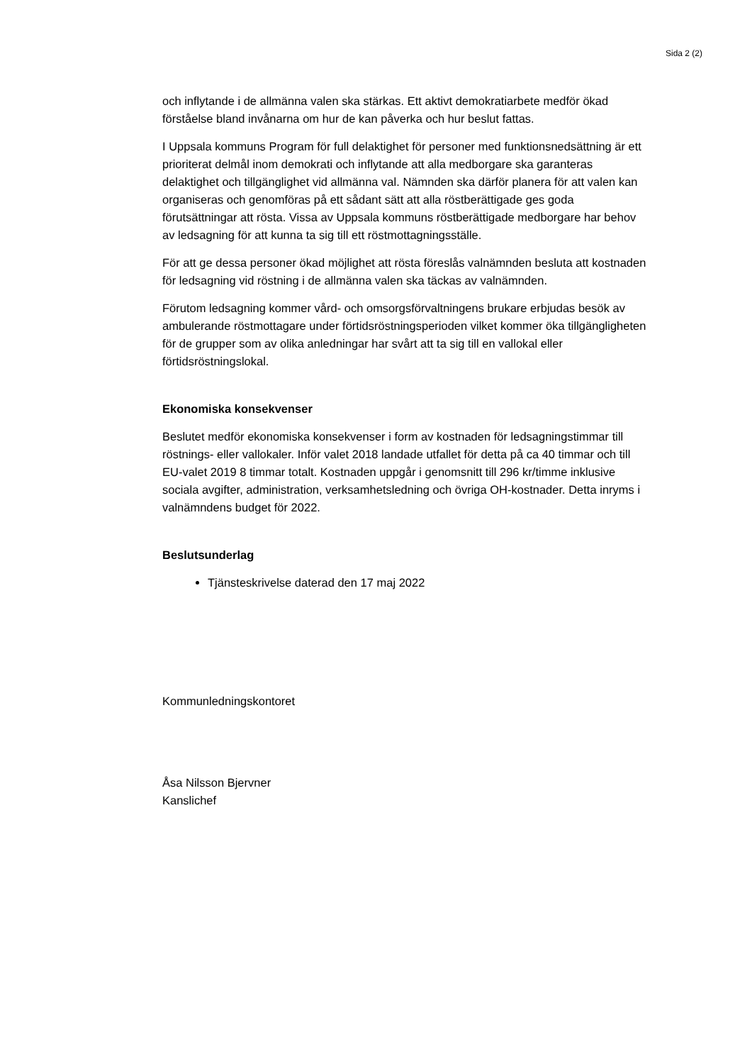Sida 2 (2)
och inflytande i de allmänna valen ska stärkas. Ett aktivt demokratiarbete medför ökad förståelse bland invånarna om hur de kan påverka och hur beslut fattas.
I Uppsala kommuns Program för full delaktighet för personer med funktionsnedsättning är ett prioriterat delmål inom demokrati och inflytande att alla medborgare ska garanteras delaktighet och tillgänglighet vid allmänna val. Nämnden ska därför planera för att valen kan organiseras och genomföras på ett sådant sätt att alla röstberättigade ges goda förutsättningar att rösta. Vissa av Uppsala kommuns röstberättigade medborgare har behov av ledsagning för att kunna ta sig till ett röstmottagningsställe.
För att ge dessa personer ökad möjlighet att rösta föreslås valnämnden besluta att kostnaden för ledsagning vid röstning i de allmänna valen ska täckas av valnämnden.
Förutom ledsagning kommer vård- och omsorgsförvaltningens brukare erbjudas besök av ambulerande röstmottagare under förtidsröstningsperioden vilket kommer öka tillgängligheten för de grupper som av olika anledningar har svårt att ta sig till en vallokal eller förtidsröstningslokal.
Ekonomiska konsekvenser
Beslutet medför ekonomiska konsekvenser i form av kostnaden för ledsagningstimmar till röstnings- eller vallokaler. Inför valet 2018 landade utfallet för detta på ca 40 timmar och till EU-valet 2019 8 timmar totalt. Kostnaden uppgår i genomsnitt till 296 kr/timme inklusive sociala avgifter, administration, verksamhetsledning och övriga OH-kostnader. Detta inryms i valnämndens budget för 2022.
Beslutsunderlag
Tjänsteskrivelse daterad den 17 maj 2022
Kommunledningskontoret
Åsa Nilsson Bjervner
Kanslichef